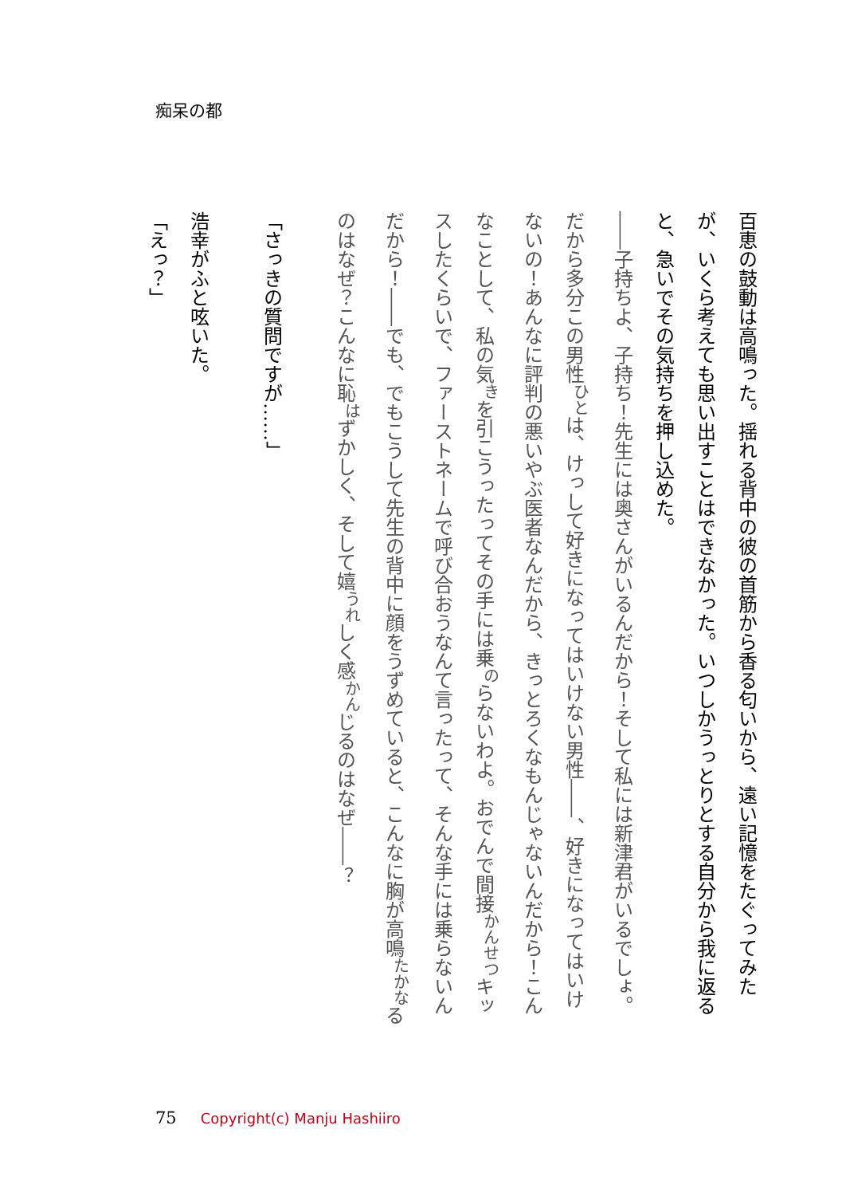痴呆の都
百恵の鼓動は高鳴った。揺れる背中の彼の首筋から香る匂いから、遠い記憶をたぐってみたが、いくら考えても思い出すことはできなかった。いつしかうっとりとする自分から我に返ると、急いでその気持ちを押し込めた。
――子持ちよ、子持ち！先生には奥さんがいるんだから！そして私には新津君がいるでしょ。だから多分この男性<sup>ひと</sup>は、けっして好きになってはいけない男性――、好きになってはいけないの！あんなに評判の悪いやぶ医者なんだから、きっとろくなもんじゃないんだから！こんなことして、私の気<sup>き</sup>を引こうったってその手には乗<sup>の</sup>らないわよ。おでんで間接<sup>かんせつ</sup>キッスしたくらいで、ファーストネームで呼び合おうなんて言ったって、そんな手には乗らないんだから！――でも、でもこうして先生の背中に顔をうずめていると、こんなに胸が高鳴<sup>たかな</sup>るのはなぜ？こんなに恥<sup>は</sup>ずかしく、そして嬉<sup>うれ</sup>しく感<sup>かん</sup>じるのはなぜ――？
「さっきの質問ですが……」
浩幸がふと呟いた。
「えっ？」
75 Copyright(c) Manju Hashiiro